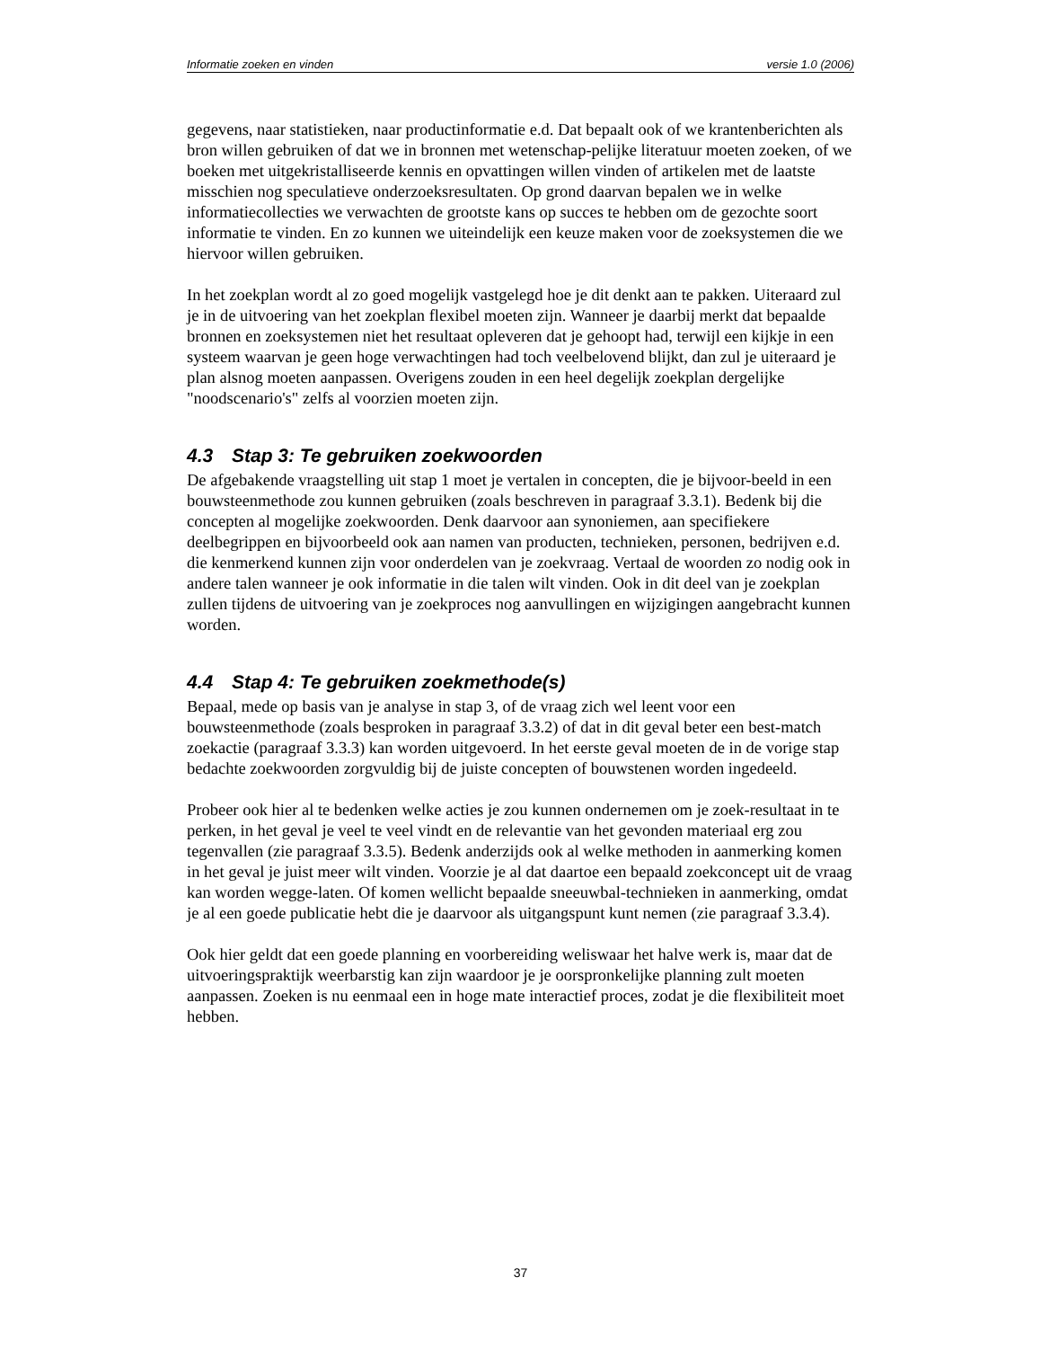Informatie zoeken en vinden versie 1.0 (2006)
gegevens, naar statistieken, naar productinformatie e.d. Dat bepaalt ook of we krantenberichten als bron willen gebruiken of dat we in bronnen met wetenschap-pelijke literatuur moeten zoeken, of we boeken met uitgekristalliseerde kennis en opvattingen willen vinden of artikelen met de laatste misschien nog speculatieve onderzoeksresultaten. Op grond daarvan bepalen we in welke informatiecollecties we verwachten de grootste kans op succes te hebben om de gezochte soort informatie te vinden. En zo kunnen we uiteindelijk een keuze maken voor de zoeksystemen die we hiervoor willen gebruiken.
In het zoekplan wordt al zo goed mogelijk vastgelegd hoe je dit denkt aan te pakken. Uiteraard zul je in de uitvoering van het zoekplan flexibel moeten zijn. Wanneer je daarbij merkt dat bepaalde bronnen en zoeksystemen niet het resultaat opleveren dat je gehoopt had, terwijl een kijkje in een systeem waarvan je geen hoge verwachtingen had toch veelbelovend blijkt, dan zul je uiteraard je plan alsnog moeten aanpassen. Overigens zouden in een heel degelijk zoekplan dergelijke "noodscenario's" zelfs al voorzien moeten zijn.
4.3 Stap 3: Te gebruiken zoekwoorden
De afgebakende vraagstelling uit stap 1 moet je vertalen in concepten, die je bijvoor-beeld in een bouwsteenmethode zou kunnen gebruiken (zoals beschreven in paragraaf 3.3.1). Bedenk bij die concepten al mogelijke zoekwoorden. Denk daarvoor aan synoniemen, aan specifiekere deelbegrippen en bijvoorbeeld ook aan namen van producten, technieken, personen, bedrijven e.d. die kenmerkend kunnen zijn voor onderdelen van je zoekvraag. Vertaal de woorden zo nodig ook in andere talen wanneer je ook informatie in die talen wilt vinden. Ook in dit deel van je zoekplan zullen tijdens de uitvoering van je zoekproces nog aanvullingen en wijzigingen aangebracht kunnen worden.
4.4 Stap 4: Te gebruiken zoekmethode(s)
Bepaal, mede op basis van je analyse in stap 3, of de vraag zich wel leent voor een bouwsteenmethode (zoals besproken in paragraaf 3.3.2) of dat in dit geval beter een best-match zoekactie (paragraaf 3.3.3) kan worden uitgevoerd. In het eerste geval moeten de in de vorige stap bedachte zoekwoorden zorgvuldig bij de juiste concepten of bouwstenen worden ingedeeld.
Probeer ook hier al te bedenken welke acties je zou kunnen ondernemen om je zoek-resultaat in te perken, in het geval je veel te veel vindt en de relevantie van het gevonden materiaal erg zou tegenvallen (zie paragraaf 3.3.5). Bedenk anderzijds ook al welke methoden in aanmerking komen in het geval je juist meer wilt vinden. Voorzie je al dat daartoe een bepaald zoekconcept uit de vraag kan worden wegge-laten. Of komen wellicht bepaalde sneeuwbal-technieken in aanmerking, omdat je al een goede publicatie hebt die je daarvoor als uitgangspunt kunt nemen (zie paragraaf 3.3.4).
Ook hier geldt dat een goede planning en voorbereiding weliswaar het halve werk is, maar dat de uitvoeringspraktijk weerbarstig kan zijn waardoor je je oorspronkelijke planning zult moeten aanpassen. Zoeken is nu eenmaal een in hoge mate interactief proces, zodat je die flexibiliteit moet hebben.
37